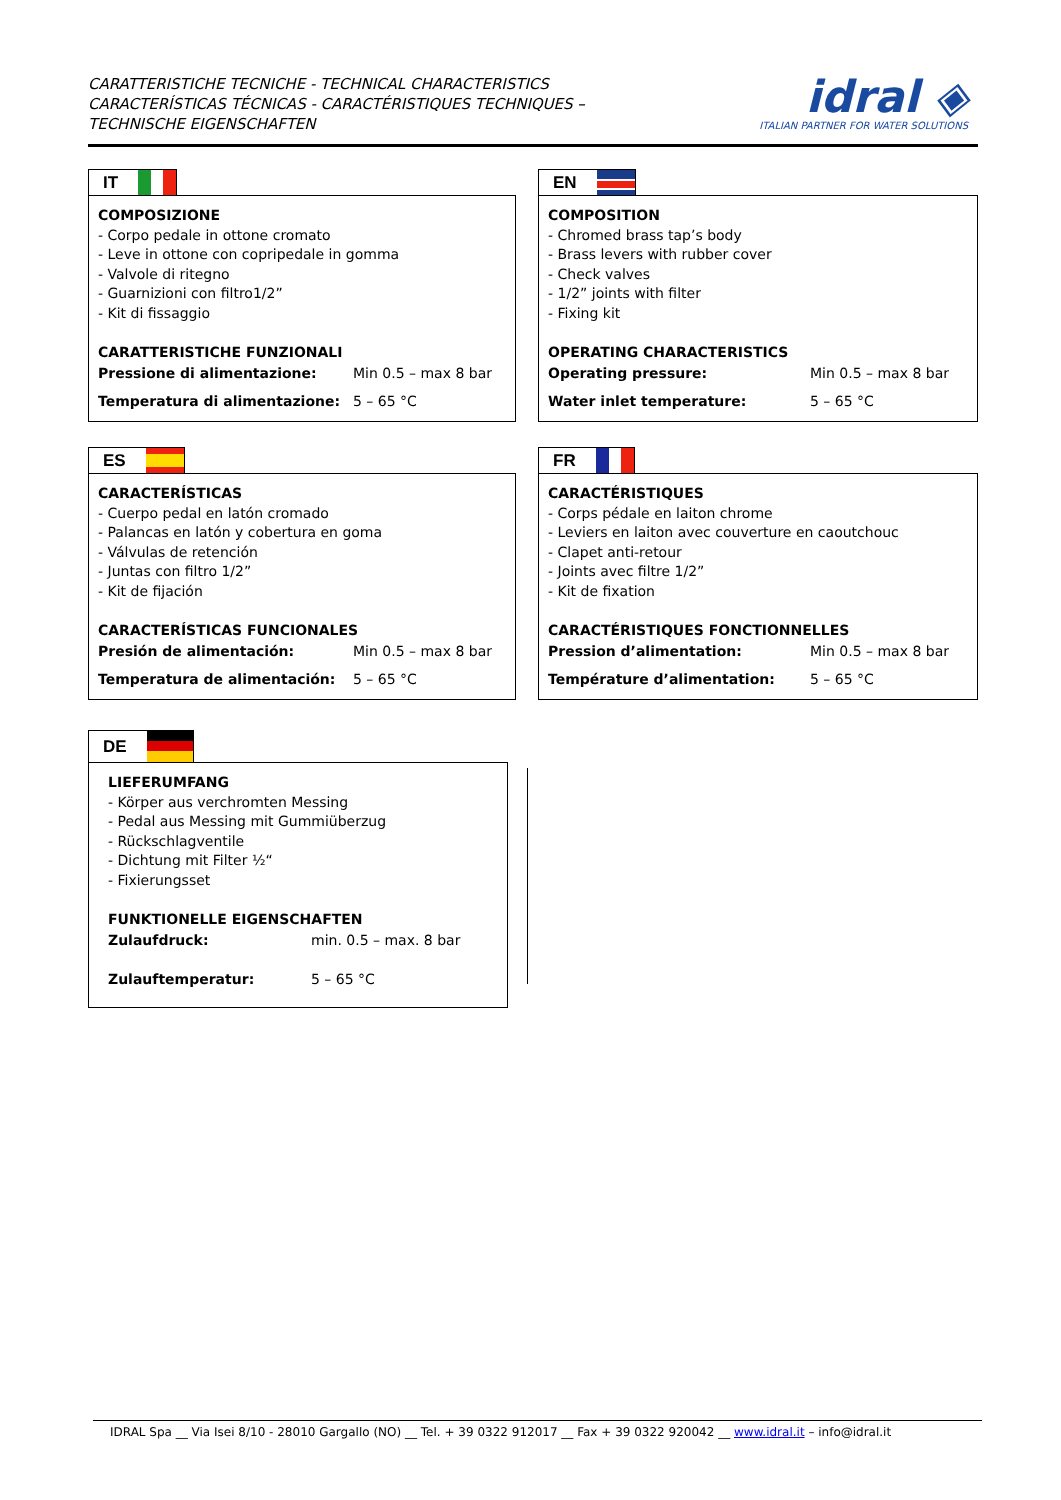CARATTERISTICHE TECNICHE - TECHNICAL CHARACTERISTICS
CARACTERÍSTICAS TÉCNICAS - CARACTÉRISTIQUES TECHNIQUES –
TECHNISCHE EIGENSCHAFTEN
idral ◈
ITALIAN PARTNER FOR WATER SOLUTIONS
IT
COMPOSIZIONE
- Corpo pedale in ottone cromato
- Leve in ottone con copripedale in gomma
- Valvole di ritegno
- Guarnizioni con filtro1/2”
- Kit di fissaggio
CARATTERISTICHE FUNZIONALI
Pressione di alimentazione: Min 0.5 – max 8 bar
Temperatura di alimentazione: 5 – 65 °C
EN
COMPOSITION
- Chromed brass tap’s body
- Brass levers with rubber cover
- Check valves
- 1/2” joints with filter
- Fixing kit
OPERATING CHARACTERISTICS
Operating pressure: Min 0.5 – max 8 bar
Water inlet temperature: 5 – 65 °C
ES
CARACTERÍSTICAS
- Cuerpo pedal en latón cromado
- Palancas en latón y cobertura en goma
- Válvulas de retención
- Juntas con filtro 1/2”
- Kit de fijación
CARACTERÍSTICAS FUNCIONALES
Presión de alimentación: Min 0.5 – max 8 bar
Temperatura de alimentación: 5 – 65 °C
FR
CARACTÉRISTIQUES
- Corps pédale en laiton chrome
- Leviers en laiton avec couverture en caoutchouc
- Clapet anti-retour
- Joints avec filtre 1/2”
- Kit de fixation
CARACTÉRISTIQUES FONCTIONNELLES
Pression d’alimentation: Min 0.5 – max 8 bar
Température d’alimentation: 5 – 65 °C
DE
LIEFERUMFANG
- Körper aus verchromten Messing
- Pedal aus Messing mit Gummiüberzug
- Rückschlagventile
- Dichtung mit Filter ½“
- Fixierungsset
FUNKTIONELLE EIGENSCHAFTEN
Zulaufdruck: min. 0.5 – max. 8 bar
Zulauftemperatur: 5 – 65 °C
IDRAL Spa __ Via Isei 8/10 - 28010 Gargallo (NO) __ Tel. + 39 0322 912017 __ Fax + 39 0322 920042 __ www.idral.it – info@idral.it